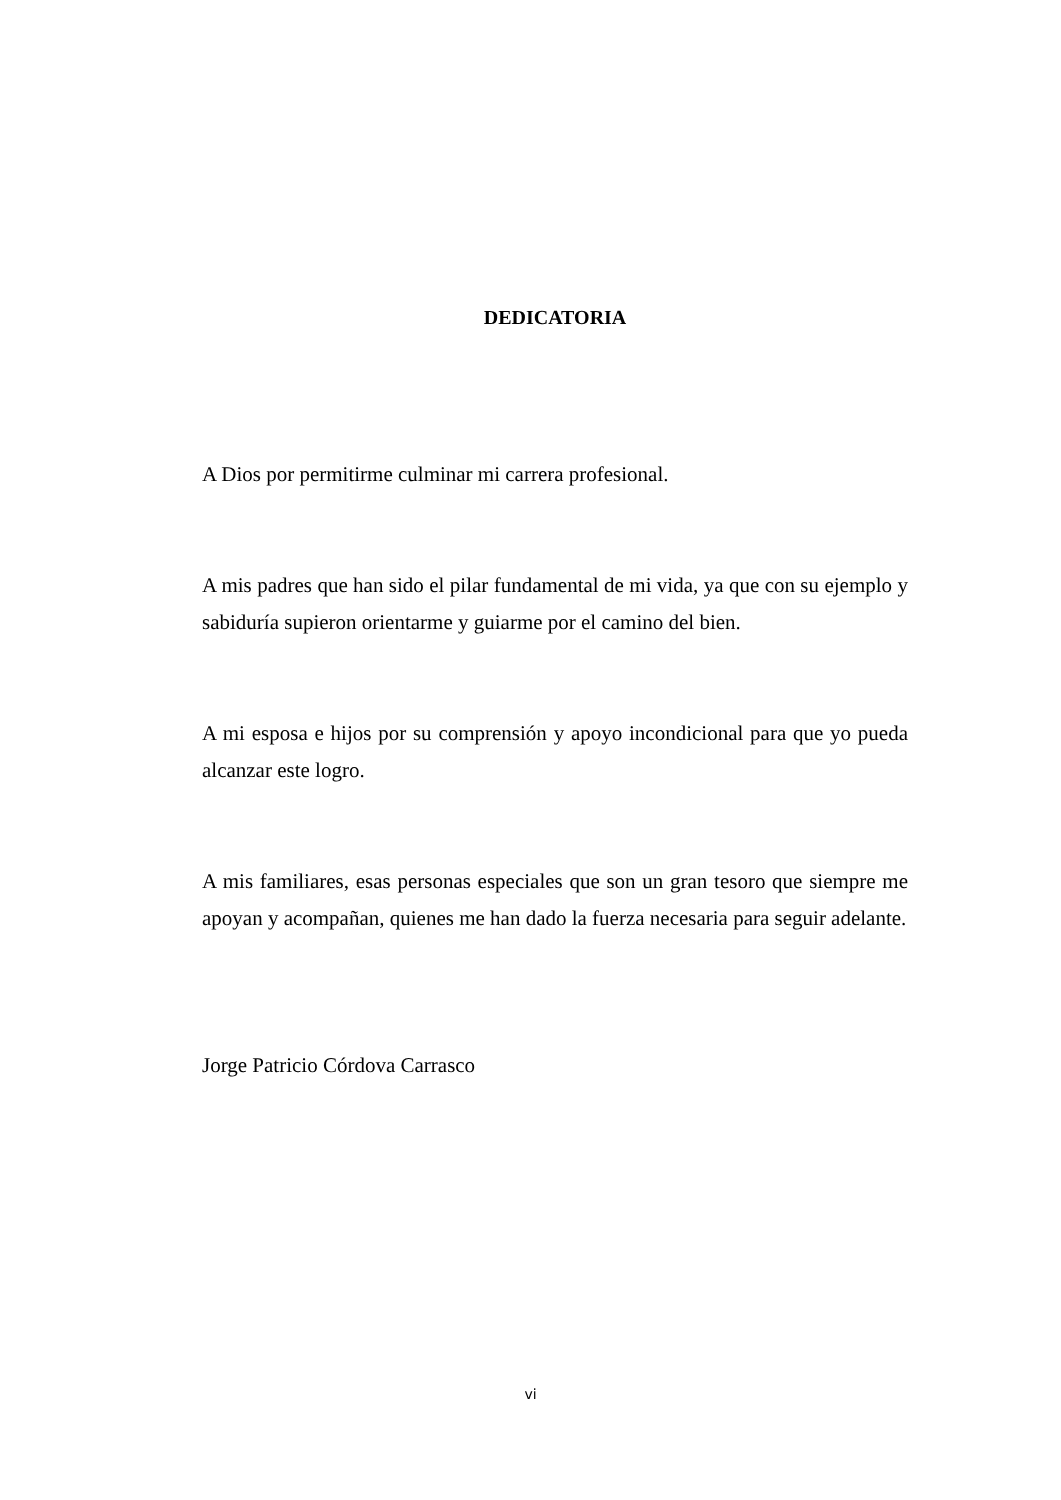DEDICATORIA
A Dios por permitirme culminar mi carrera profesional.
A mis padres que han sido el pilar fundamental de mi vida, ya que con su ejemplo y sabiduría supieron orientarme y guiarme por el camino del bien.
A mi esposa e hijos por su comprensión y apoyo incondicional para que yo pueda alcanzar este logro.
A mis familiares, esas personas especiales que son un gran tesoro que siempre me apoyan y acompañan, quienes me han dado la fuerza necesaria para seguir adelante.
Jorge Patricio Córdova Carrasco
vi